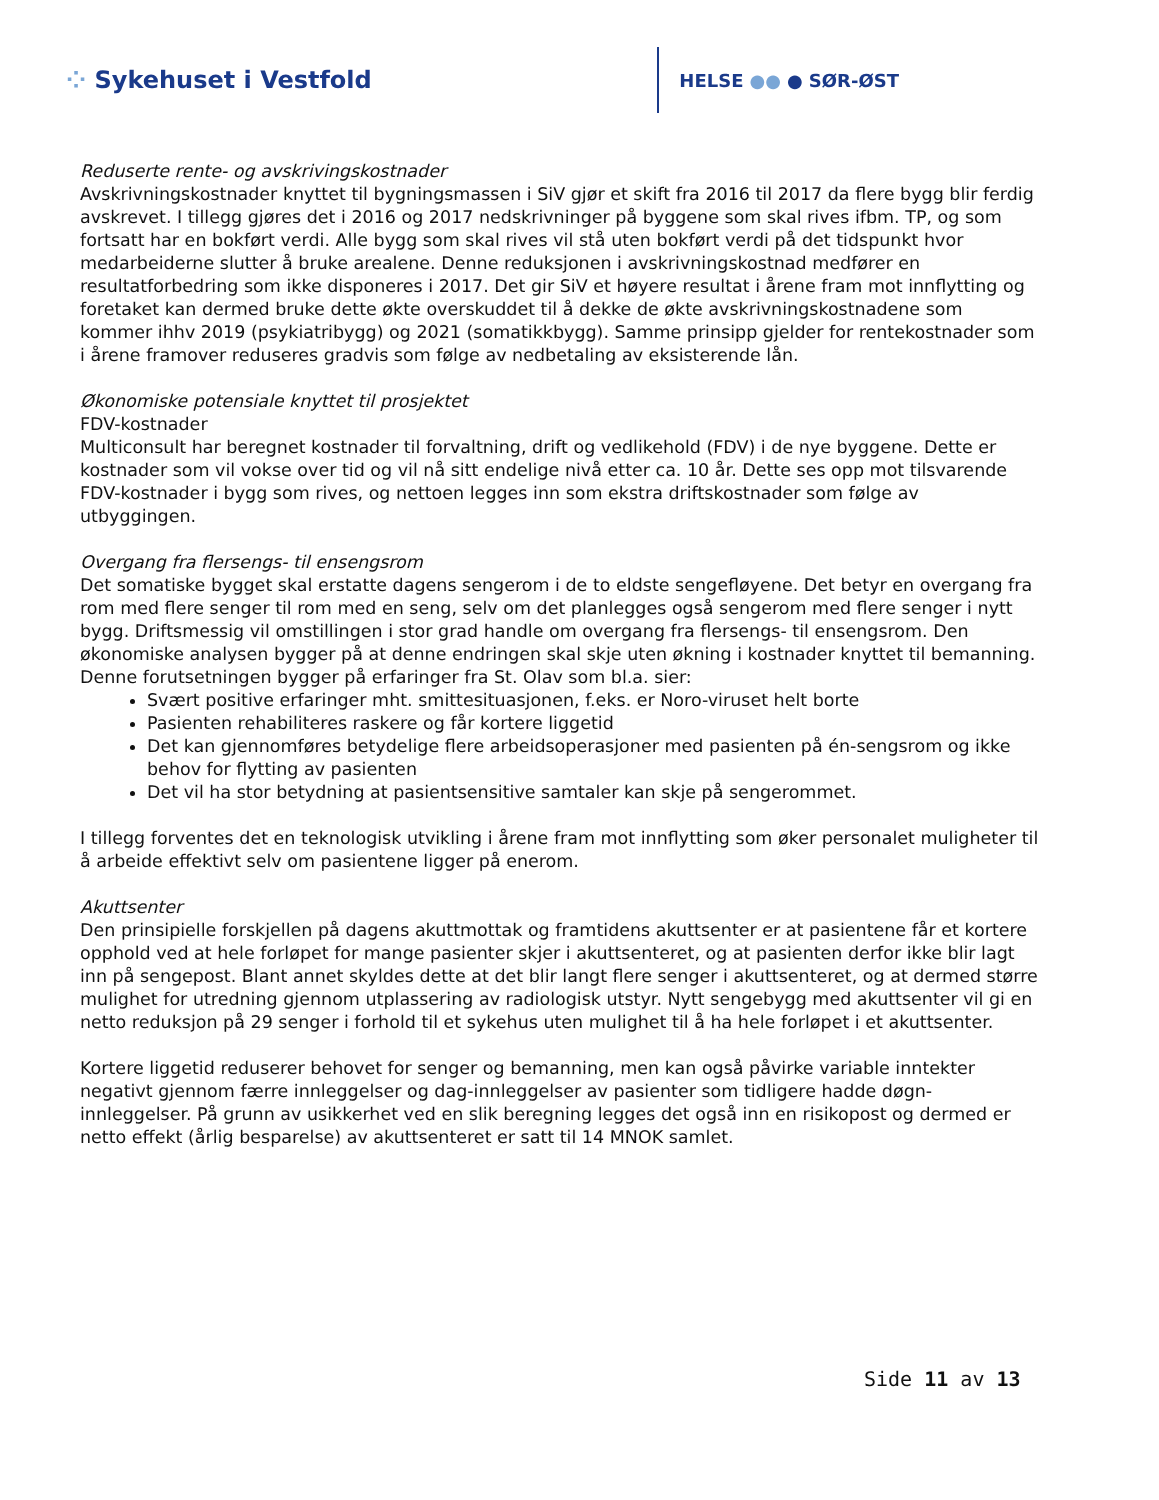⁘ Sykehuset i Vestfold
HELSE ●● ● SØR-ØST
Reduserte rente- og avskrivingskostnader
Avskrivningskostnader knyttet til bygningsmassen i SiV gjør et skift fra 2016 til 2017 da flere bygg blir ferdig avskrevet. I tillegg gjøres det i 2016 og 2017 nedskrivninger på byggene som skal rives ifbm. TP, og som fortsatt har en bokført verdi. Alle bygg som skal rives vil stå uten bokført verdi på det tidspunkt hvor medarbeiderne slutter å bruke arealene. Denne reduksjonen i avskrivningskostnad medfører en resultatforbedring som ikke disponeres i 2017. Det gir SiV et høyere resultat i årene fram mot innflytting og foretaket kan dermed bruke dette økte overskuddet til å dekke de økte avskrivningskostnadene som kommer ihhv 2019 (psykiatribygg) og 2021 (somatikkbygg). Samme prinsipp gjelder for rentekostnader som i årene framover reduseres gradvis som følge av nedbetaling av eksisterende lån.
Økonomiske potensiale knyttet til prosjektet
FDV-kostnader
Multiconsult har beregnet kostnader til forvaltning, drift og vedlikehold (FDV) i de nye byggene. Dette er kostnader som vil vokse over tid og vil nå sitt endelige nivå etter ca. 10 år. Dette ses opp mot tilsvarende FDV-kostnader i bygg som rives, og nettoen legges inn som ekstra driftskostnader som følge av utbyggingen.
Overgang fra flersengs- til ensengsrom
Det somatiske bygget skal erstatte dagens sengerom i de to eldste sengefløyene. Det betyr en overgang fra rom med flere senger til rom med en seng, selv om det planlegges også sengerom med flere senger i nytt bygg. Driftsmessig vil omstillingen i stor grad handle om overgang fra flersengs- til ensengsrom. Den økonomiske analysen bygger på at denne endringen skal skje uten økning i kostnader knyttet til bemanning. Denne forutsetningen bygger på erfaringer fra St. Olav som bl.a. sier:
Svært positive erfaringer mht. smittesituasjonen, f.eks. er Noro-viruset helt borte
Pasienten rehabiliteres raskere og får kortere liggetid
Det kan gjennomføres betydelige flere arbeidsoperasjoner med pasienten på én-sengsrom og ikke behov for flytting av pasienten
Det vil ha stor betydning at pasientsensitive samtaler kan skje på sengerommet.
I tillegg forventes det en teknologisk utvikling i årene fram mot innflytting som øker personalet muligheter til å arbeide effektivt selv om pasientene ligger på enerom.
Akuttsenter
Den prinsipielle forskjellen på dagens akuttmottak og framtidens akuttsenter er at pasientene får et kortere opphold ved at hele forløpet for mange pasienter skjer i akuttsenteret, og at pasienten derfor ikke blir lagt inn på sengepost. Blant annet skyldes dette at det blir langt flere senger i akuttsenteret, og at dermed større mulighet for utredning gjennom utplassering av radiologisk utstyr. Nytt sengebygg med akuttsenter vil gi en netto reduksjon på 29 senger i forhold til et sykehus uten mulighet til å ha hele forløpet i et akuttsenter.
Kortere liggetid reduserer behovet for senger og bemanning, men kan også påvirke variable inntekter negativt gjennom færre innleggelser og dag-innleggelser av pasienter som tidligere hadde døgn-innleggelser. På grunn av usikkerhet ved en slik beregning legges det også inn en risikopost og dermed er netto effekt (årlig besparelse) av akuttsenteret er satt til 14 MNOK samlet.
Side 11 av 13